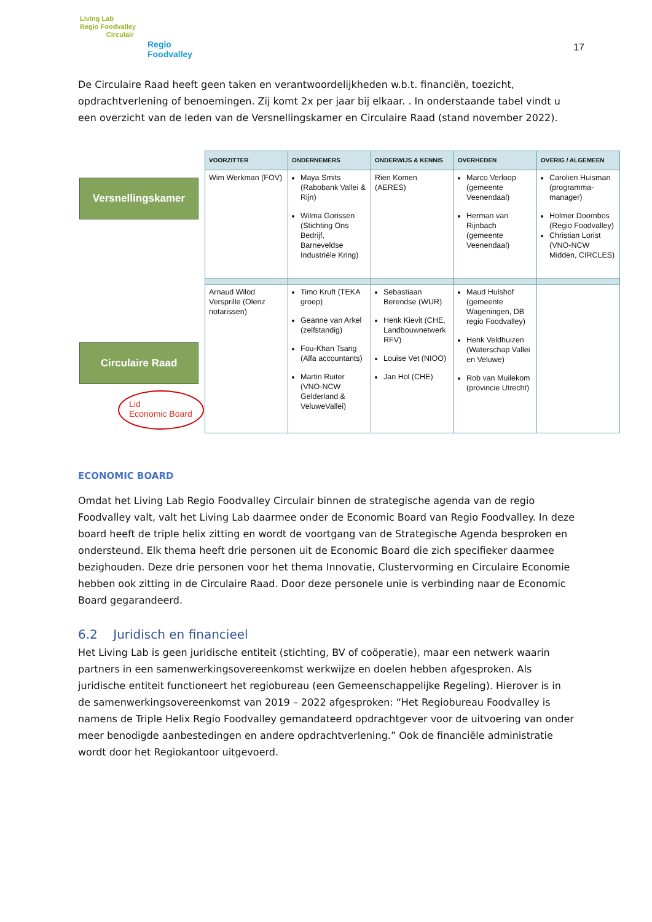Living Lab
Regio Foodvalley
Circulair
Regio
Foodvalley
17
De Circulaire Raad heeft geen taken en verantwoordelijkheden w.b.t. financiën, toezicht, opdrachtverlening of benoemingen. Zij komt 2x per jaar bij elkaar. . In onderstaande tabel vindt u een overzicht van de leden van de Versnellingskamer en Circulaire Raad (stand november 2022).
Versnellingskamer
Circulaire Raad
Lid
Economic Board
| VOORZITTER | ONDERNEMERS | ONDERWIJS & KENNIS | OVERHEDEN | OVERIG / ALGEMEEN |
| --- | --- | --- | --- | --- |
| Wim Werkman (FOV) | Maya Smits (Rabobank Vallei & Rijn) Wilma Gorissen (Stichting Ons Bedrijf, Barneveldse Industriële Kring) | Rien Komen (AERES) | Marco Verloop (gemeente Veenendaal) Herman van Rijnbach (gemeente Veenendaal) | Carolien Huisman (programma-manager) Holmer Doornbos (Regio Foodvalley) Christian Lorist (VNO-NCW Midden, CIRCLES) |
| Arnaud Wilod Versprille (Olenz notarissen) | Timo Kruft (TEKA groep) Geanne van Arkel (zelfstandig) Fou-Khan Tsang (Alfa accountants) Martin Ruiter (VNO-NCW Gelderland & VeluweVallei) | Sebastiaan Berendse (WUR) Henk Kievit (CHE, Landbouwnetwerk RFV) Louise Vet (NIOO) Jan Hol (CHE) | Maud Hulshof (gemeente Wageningen, DB regio Foodvalley) Henk Veldhuizen (Waterschap Vallei en Veluwe) Rob van Muilekom (provincie Utrecht) | |
ECONOMIC BOARD
Omdat het Living Lab Regio Foodvalley Circulair binnen de strategische agenda van de regio Foodvalley valt, valt het Living Lab daarmee onder de Economic Board van Regio Foodvalley. In deze board heeft de triple helix zitting en wordt de voortgang van de Strategische Agenda besproken en ondersteund. Elk thema heeft drie personen uit de Economic Board die zich specifieker daarmee bezighouden. Deze drie personen voor het thema Innovatie, Clustervorming en Circulaire Economie hebben ook zitting in de Circulaire Raad. Door deze personele unie is verbinding naar de Economic Board gegarandeerd.
6.2 Juridisch en financieel
Het Living Lab is geen juridische entiteit (stichting, BV of coöperatie), maar een netwerk waarin partners in een samenwerkingsovereenkomst werkwijze en doelen hebben afgesproken. Als juridische entiteit functioneert het regiobureau (een Gemeenschappelijke Regeling). Hierover is in de samenwerkingsovereenkomst van 2019 – 2022 afgesproken: “Het Regiobureau Foodvalley is namens de Triple Helix Regio Foodvalley gemandateerd opdrachtgever voor de uitvoering van onder meer benodigde aanbestedingen en andere opdrachtverlening.” Ook de financiële administratie wordt door het Regiokantoor uitgevoerd.